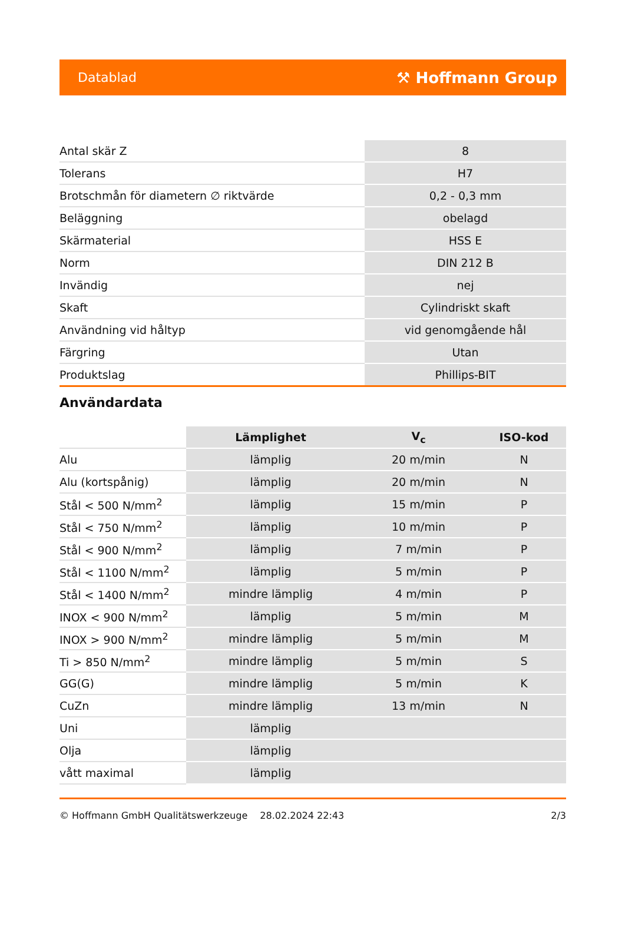Datablad ⚒ Hoffmann Group
| Antal skär Z | 8 |
| Tolerans | H7 |
| Brotschmån för diametern ∅ riktvärde | 0,2 - 0,3 mm |
| Beläggning | obelagd |
| Skärmaterial | HSS E |
| Norm | DIN 212 B |
| Invändig | nej |
| Skaft | Cylindriskt skaft |
| Användning vid håltyp | vid genomgående hål |
| Färgring | Utan |
| Produktslag | Phillips-BIT |
Användardata
| | Lämplighet | V<sub>c</sub> | ISO-kod |
| --- | --- | --- | --- |
| Alu | lämplig | 20 m/min | N |
| Alu (kortspånig) | lämplig | 20 m/min | N |
| Stål < 500 N/mm<sup>2</sup> | lämplig | 15 m/min | P |
| Stål < 750 N/mm<sup>2</sup> | lämplig | 10 m/min | P |
| Stål < 900 N/mm<sup>2</sup> | lämplig | 7 m/min | P |
| Stål < 1100 N/mm<sup>2</sup> | lämplig | 5 m/min | P |
| Stål < 1400 N/mm<sup>2</sup> | mindre lämplig | 4 m/min | P |
| INOX < 900 N/mm<sup>2</sup> | lämplig | 5 m/min | M |
| INOX > 900 N/mm<sup>2</sup> | mindre lämplig | 5 m/min | M |
| Ti > 850 N/mm<sup>2</sup> | mindre lämplig | 5 m/min | S |
| GG(G) | mindre lämplig | 5 m/min | K |
| CuZn | mindre lämplig | 13 m/min | N |
| Uni | lämplig | | |
| Olja | lämplig | | |
| vått maximal | lämplig | | |
© Hoffmann GmbH Qualitätswerkzeuge 28.02.2024 22:43 2/3